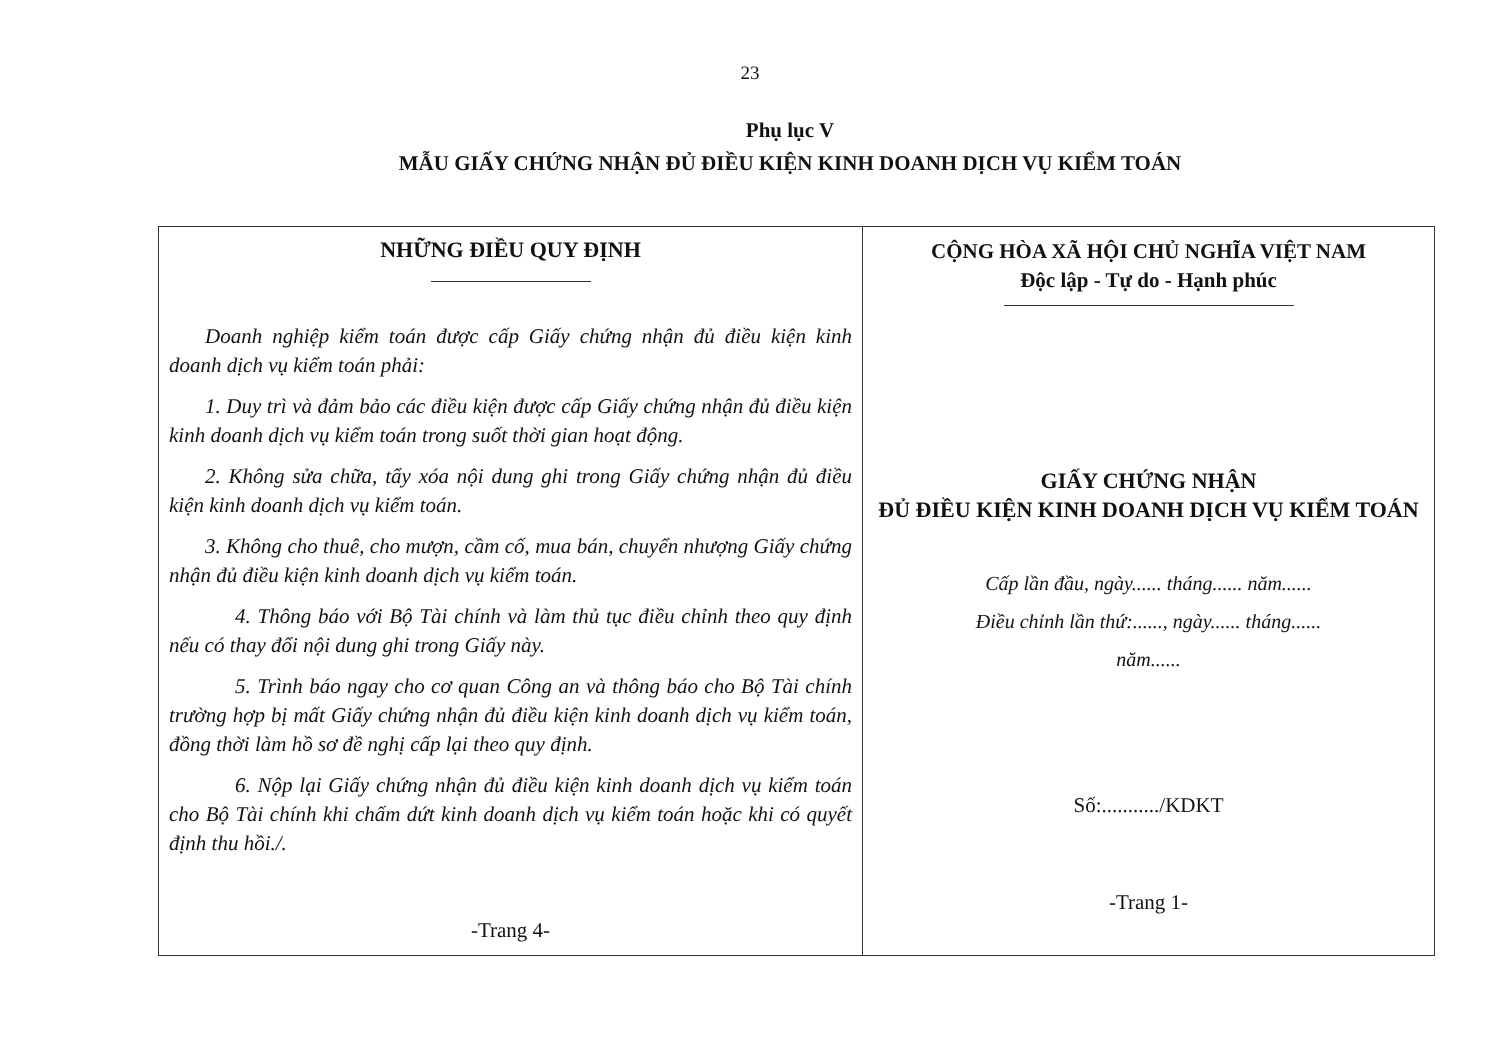23
Phụ lục V
MẪU GIẤY CHỨNG NHẬN ĐỦ ĐIỀU KIỆN KINH DOANH DỊCH VỤ KIỂM TOÁN
NHỮNG ĐIỀU QUY ĐỊNH
Doanh nghiệp kiểm toán được cấp Giấy chứng nhận đủ điều kiện kinh doanh dịch vụ kiểm toán phải:
1. Duy trì và đảm bảo các điều kiện được cấp Giấy chứng nhận đủ điều kiện kinh doanh dịch vụ kiểm toán trong suốt thời gian hoạt động.
2. Không sửa chữa, tẩy xóa nội dung ghi trong Giấy chứng nhận đủ điều kiện kinh doanh dịch vụ kiểm toán.
3. Không cho thuê, cho mượn, cầm cố, mua bán, chuyển nhượng Giấy chứng nhận đủ điều kiện kinh doanh dịch vụ kiểm toán.
4. Thông báo với Bộ Tài chính và làm thủ tục điều chỉnh theo quy định nếu có thay đổi nội dung ghi trong Giấy này.
5. Trình báo ngay cho cơ quan Công an và thông báo cho Bộ Tài chính trường hợp bị mất Giấy chứng nhận đủ điều kiện kinh doanh dịch vụ kiểm toán, đồng thời làm hồ sơ đề nghị cấp lại theo quy định.
6. Nộp lại Giấy chứng nhận đủ điều kiện kinh doanh dịch vụ kiểm toán cho Bộ Tài chính khi chấm dứt kinh doanh dịch vụ kiểm toán hoặc khi có quyết định thu hồi./.
-Trang 4-
CỘNG HÒA XÃ HỘI CHỦ NGHĨA VIỆT NAM
Độc lập - Tự do - Hạnh phúc
GIẤY CHỨNG NHẬN
ĐỦ ĐIỀU KIỆN KINH DOANH DỊCH VỤ KIỂM TOÁN
Cấp lần đầu, ngày...... tháng...... năm......
Điều chỉnh lần thứ:......, ngày...... tháng......
năm......
Số:.........../KDKT
-Trang 1-